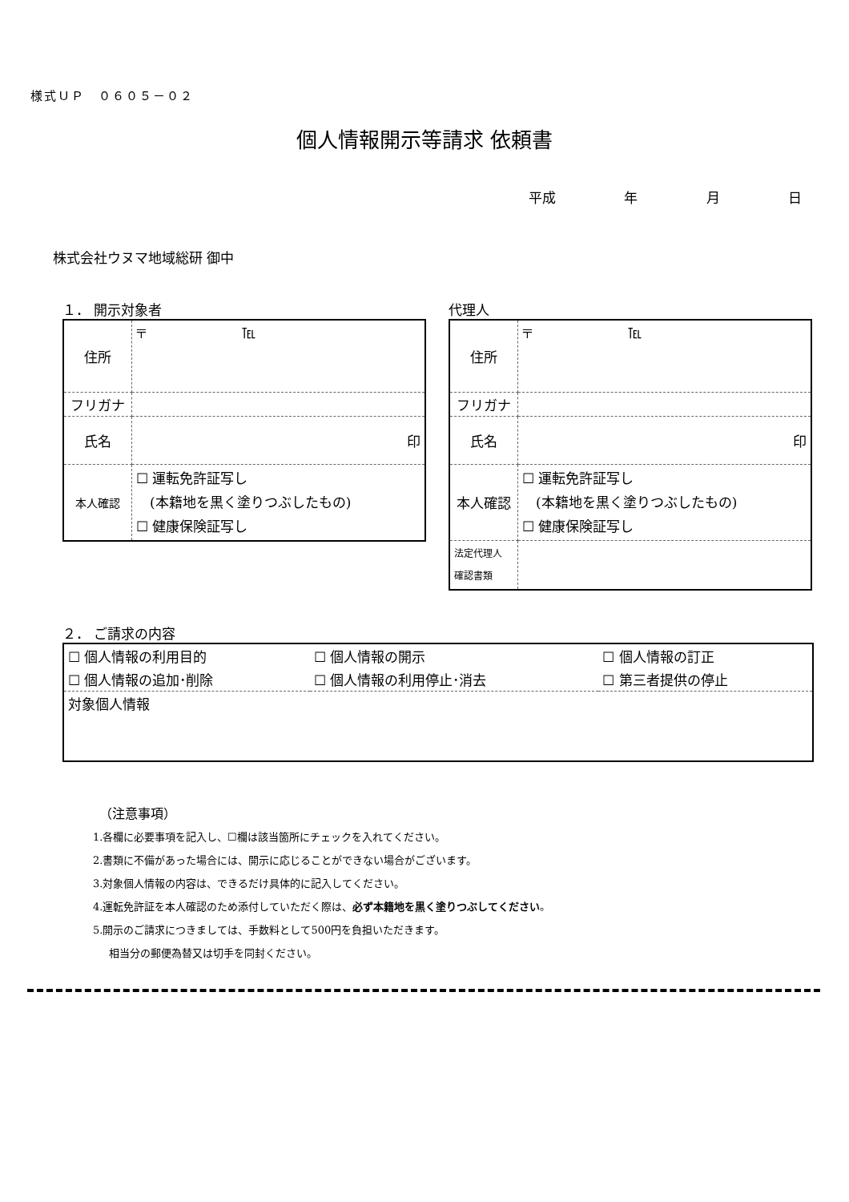様式ＵＰ　０６０５－０２
個人情報開示等請求 依頼書
平成 年 月 日
株式会社ウヌマ地域総研 御中
１． 開示対象者
| 住所 | 〒 ℡ |
| フリガナ | |
| 氏名 | 印 |
| 本人確認 | ☐ 運転免許証写し (本籍地を黒く塗りつぶしたもの) ☐ 健康保険証写し |
代理人
| 住所 | 〒 ℡ |
| フリガナ | |
| 氏名 | 印 |
| 本人確認 | ☐ 運転免許証写し (本籍地を黒く塗りつぶしたもの) ☐ 健康保険証写し |
| 法定代理人 確認書類 | |
２． ご請求の内容
| ☐ 個人情報の利用目的 | ☐ 個人情報の開示 | ☐ 個人情報の訂正 |
| ☐ 個人情報の追加･削除 | ☐ 個人情報の利用停止･消去 | ☐ 第三者提供の停止 |
| 対象個人情報 | | |
（注意事項）
1.各欄に必要事項を記入し、☐欄は該当箇所にチェックを入れてください。
2.書類に不備があった場合には、開示に応じることができない場合がございます。
3.対象個人情報の内容は、できるだけ具体的に記入してください。
4.運転免許証を本人確認のため添付していただく際は、必ず本籍地を黒く塗りつぶしてください。
5.開示のご請求につきましては、手数料として500円を負担いただきます。
相当分の郵便為替又は切手を同封ください。